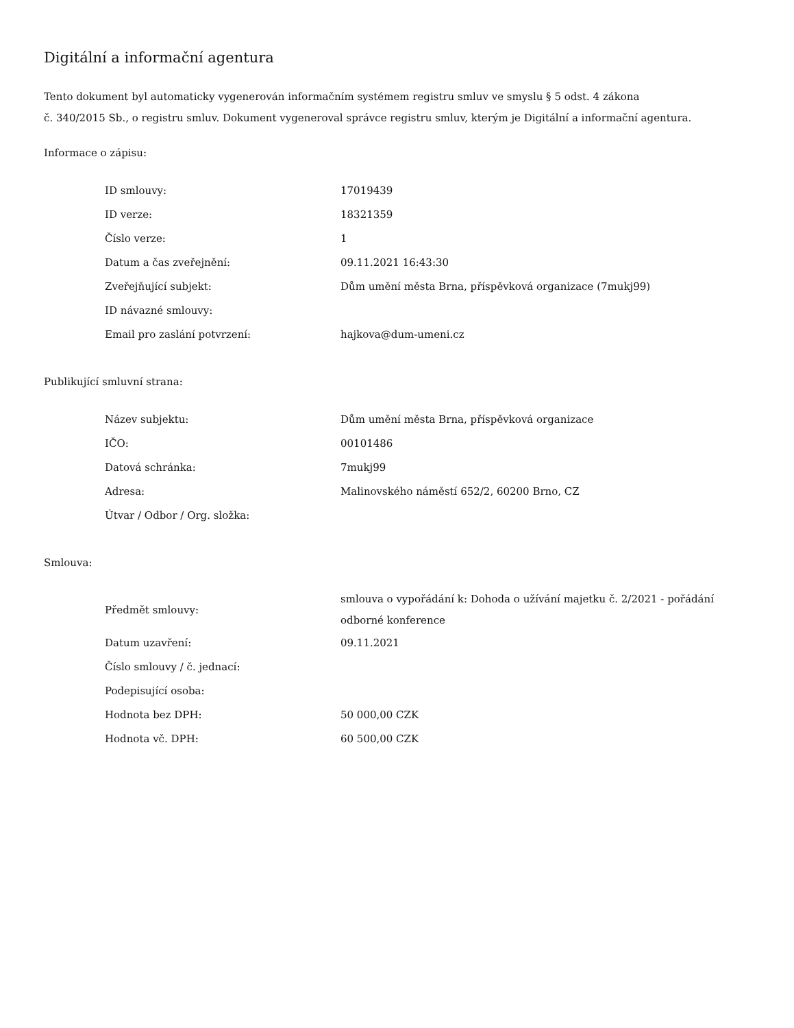Digitální a informační agentura
Tento dokument byl automaticky vygenerován informačním systémem registru smluv ve smyslu § 5 odst. 4 zákona
č. 340/2015 Sb., o registru smluv. Dokument vygeneroval správce registru smluv, kterým je Digitální a informační agentura.
Informace o zápisu:
| ID smlouvy: | 17019439 |
| ID verze: | 18321359 |
| Číslo verze: | 1 |
| Datum a čas zveřejnění: | 09.11.2021 16:43:30 |
| Zveřejňující subjekt: | Dům umění města Brna, příspěvková organizace (7mukj99) |
| ID návazné smlouvy: | |
| Email pro zaslání potvrzení: | hajkova@dum-umeni.cz |
Publikující smluvní strana:
| Název subjektu: | Dům umění města Brna, příspěvková organizace |
| IČO: | 00101486 |
| Datová schránka: | 7mukj99 |
| Adresa: | Malinovského náměstí 652/2, 60200 Brno, CZ |
| Útvar / Odbor / Org. složka: | |
Smlouva:
| Předmět smlouvy: | smlouva o vypořádání k: Dohoda o užívání majetku č. 2/2021 - pořádání odborné konference |
| Datum uzavření: | 09.11.2021 |
| Číslo smlouvy / č. jednací: | |
| Podepisující osoba: | |
| Hodnota bez DPH: | 50 000,00 CZK |
| Hodnota vč. DPH: | 60 500,00 CZK |